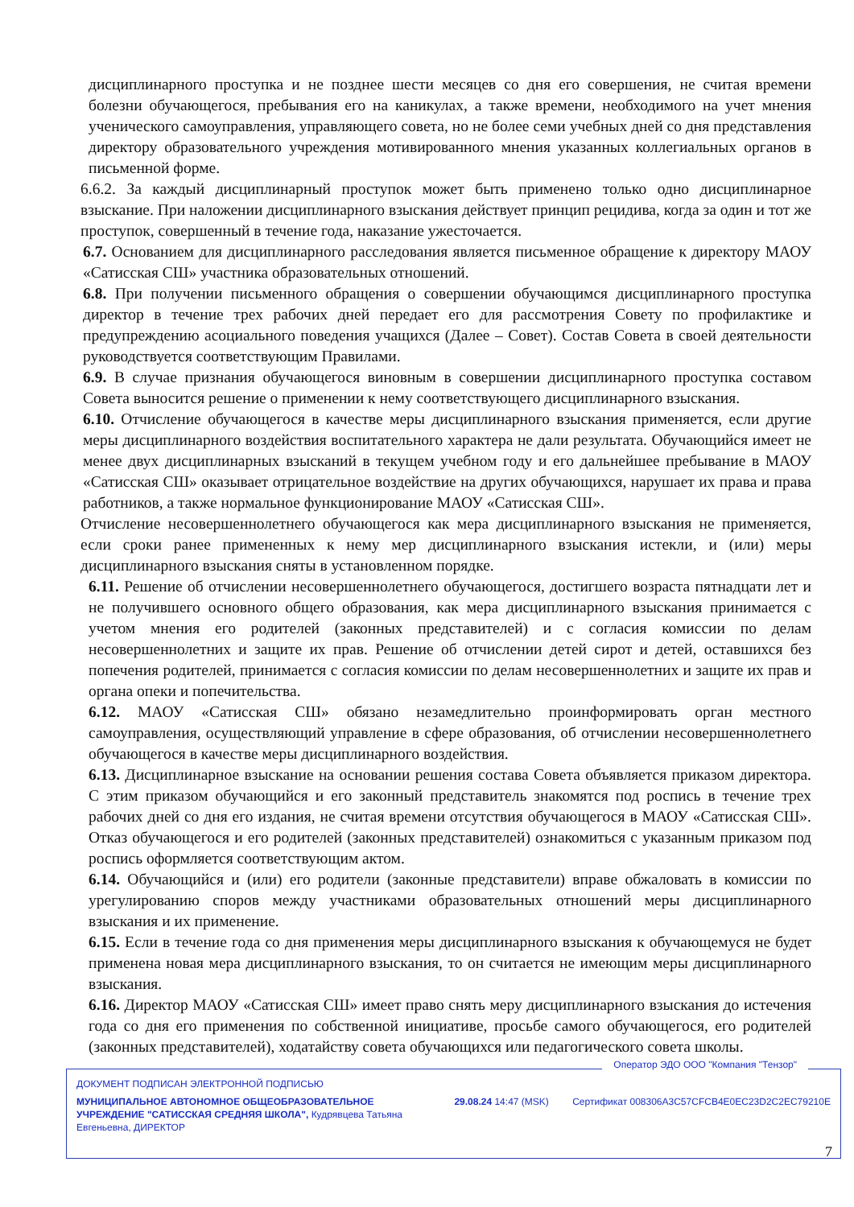дисциплинарного проступка и не позднее шести месяцев со дня его совершения, не считая времени болезни обучающегося, пребывания его на каникулах, а также времени, необходимого на учет мнения ученического самоуправления, управляющего совета, но не более семи учебных дней со дня представления директору образовательного учреждения мотивированного мнения указанных коллегиальных органов в письменной форме.
6.6.2. За каждый дисциплинарный проступок может быть применено только одно дисциплинарное взыскание. При наложении дисциплинарного взыскания действует принцип рецидива, когда за один и тот же проступок, совершенный в течение года, наказание ужесточается.
6.7. Основанием для дисциплинарного расследования является письменное обращение к директору МАОУ «Сатисская СШ» участника образовательных отношений.
6.8. При получении письменного обращения о совершении обучающимся дисциплинарного проступка директор в течение трех рабочих дней передает его для рассмотрения Совету по профилактике и предупреждению асоциального поведения учащихся (Далее – Совет). Состав Совета в своей деятельности руководствуется соответствующим Правилами.
6.9. В случае признания обучающегося виновным в совершении дисциплинарного проступка составом Совета выносится решение о применении к нему соответствующего дисциплинарного взыскания.
6.10. Отчисление обучающегося в качестве меры дисциплинарного взыскания применяется, если другие меры дисциплинарного воздействия воспитательного характера не дали результата. Обучающийся имеет не менее двух дисциплинарных взысканий в текущем учебном году и его дальнейшее пребывание в МАОУ «Сатисская СШ» оказывает отрицательное воздействие на других обучающихся, нарушает их права и права работников, а также нормальное функционирование МАОУ «Сатисская СШ».
Отчисление несовершеннолетнего обучающегося как мера дисциплинарного взыскания не применяется, если сроки ранее примененных к нему мер дисциплинарного взыскания истекли, и (или) меры дисциплинарного взыскания сняты в установленном порядке.
6.11. Решение об отчислении несовершеннолетнего обучающегося, достигшего возраста пятнадцати лет и не получившего основного общего образования, как мера дисциплинарного взыскания принимается с учетом мнения его родителей (законных представителей) и с согласия комиссии по делам несовершеннолетних и защите их прав. Решение об отчислении детей сирот и детей, оставшихся без попечения родителей, принимается с согласия комиссии по делам несовершеннолетних и защите их прав и органа опеки и попечительства.
6.12. МАОУ «Сатисская СШ» обязано незамедлительно проинформировать орган местного самоуправления, осуществляющий управление в сфере образования, об отчислении несовершеннолетнего обучающегося в качестве меры дисциплинарного воздействия.
6.13. Дисциплинарное взыскание на основании решения состава Совета объявляется приказом директора. С этим приказом обучающийся и его законный представитель знакомятся под роспись в течение трех рабочих дней со дня его издания, не считая времени отсутствия обучающегося в МАОУ «Сатисская СШ». Отказ обучающегося и его родителей (законных представителей) ознакомиться с указанным приказом под роспись оформляется соответствующим актом.
6.14. Обучающийся и (или) его родители (законные представители) вправе обжаловать в комиссии по урегулированию споров между участниками образовательных отношений меры дисциплинарного взыскания и их применение.
6.15. Если в течение года со дня применения меры дисциплинарного взыскания к обучающемуся не будет применена новая мера дисциплинарного взыскания, то он считается не имеющим меры дисциплинарного взыскания.
6.16. Директор МАОУ «Сатисская СШ» имеет право снять меру дисциплинарного взыскания до истечения года со дня его применения по собственной инициативе, просьбе самого обучающегося, его родителей (законных представителей), ходатайству совета обучающихся или педагогического совета школы.
Оператор ЭДО ООО "Компания "Тензор"
ДОКУМЕНТ ПОДПИСАН ЭЛЕКТРОННОЙ ПОДПИСЬЮ
МУНИЦИПАЛЬНОЕ АВТОНОМНОЕ ОБЩЕОБРАЗОВАТЕЛЬНОЕ УЧРЕЖДЕНИЕ "САТИССКАЯ СРЕДНЯЯ ШКОЛА", Кудрявцева Татьяна Евгеньевна, ДИРЕКТОР
29.08.24 14:47 (MSK) Сертификат 008306A3C57CFCB4E0EC23D2C2EC79210E
7